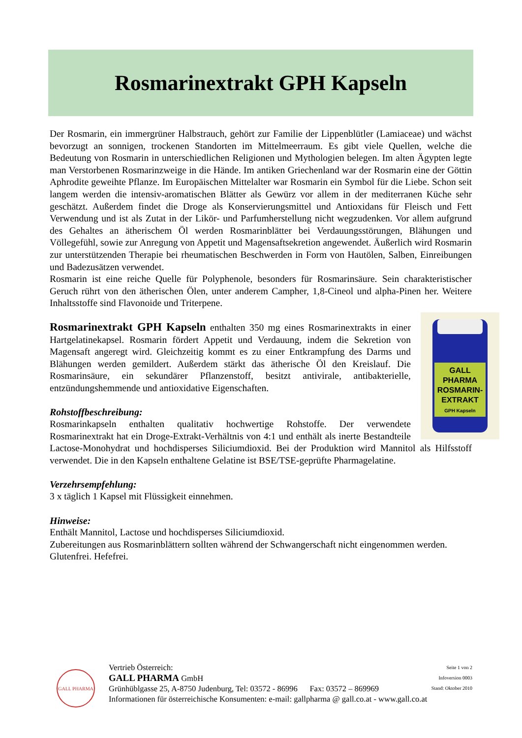Rosmarinextrakt GPH Kapseln
Der Rosmarin, ein immergrüner Halbstrauch, gehört zur Familie der Lippenblütler (Lamiaceae) und wächst bevorzugt an sonnigen, trockenen Standorten im Mittelmeerraum. Es gibt viele Quellen, welche die Bedeutung von Rosmarin in unterschiedlichen Religionen und Mythologien belegen. Im alten Ägypten legte man Verstorbenen Rosmarinzweige in die Hände. Im antiken Griechenland war der Rosmarin eine der Göttin Aphrodite geweihte Pflanze. Im Europäischen Mittelalter war Rosmarin ein Symbol für die Liebe. Schon seit langem werden die intensiv-aromatischen Blätter als Gewürz vor allem in der mediterranen Küche sehr geschätzt. Außerdem findet die Droge als Konservierungsmittel und Antioxidans für Fleisch und Fett Verwendung und ist als Zutat in der Likör- und Parfumherstellung nicht wegzudenken. Vor allem aufgrund des Gehaltes an ätherischem Öl werden Rosmarinblätter bei Verdauungsstörungen, Blähungen und Völlegefühl, sowie zur Anregung von Appetit und Magensaftsekretion angewendet. Äußerlich wird Rosmarin zur unterstützenden Therapie bei rheumatischen Beschwerden in Form von Hautölen, Salben, Einreibungen und Badezusätzen verwendet.
Rosmarin ist eine reiche Quelle für Polyphenole, besonders für Rosmarinsäure. Sein charakteristischer Geruch rührt von den ätherischen Ölen, unter anderem Campher, 1,8-Cineol und alpha-Pinen her. Weitere Inhaltsstoffe sind Flavonoide und Triterpene.
GALL PHARMA
ROSMARIN-
EXTRAKT
GPH Kapseln
Rosmarinextrakt GPH Kapseln enthalten 350 mg eines Rosmarinextrakts in einer Hartgelatinekapsel. Rosmarin fördert Appetit und Verdauung, indem die Sekretion von Magensaft angeregt wird. Gleichzeitig kommt es zu einer Entkrampfung des Darms und Blähungen werden gemildert. Außerdem stärkt das ätherische Öl den Kreislauf. Die Rosmarinsäure, ein sekundärer Pflanzenstoff, besitzt antivirale, antibakterielle, entzündungshemmende und antioxidative Eigenschaften.
Rohstoffbeschreibung:
Rosmarinkapseln enthalten qualitativ hochwertige Rohstoffe. Der verwendete Rosmarinextrakt hat ein Droge-Extrakt-Verhältnis von 4:1 und enthält als inerte Bestandteile Lactose-Monohydrat und hochdisperses Siliciumdioxid. Bei der Produktion wird Mannitol als Hilfsstoff verwendet. Die in den Kapseln enthaltene Gelatine ist BSE/TSE-geprüfte Pharmagelatine.
Verzehrsempfehlung:
3 x täglich 1 Kapsel mit Flüssigkeit einnehmen.
Hinweise:
Enthält Mannitol, Lactose und hochdisperses Siliciumdioxid.
Zubereitungen aus Rosmarinblättern sollten während der Schwangerschaft nicht eingenommen werden.
Glutenfrei. Hefefrei.
GALL PHARMA
Vertrieb Österreich:
GALL PHARMA GmbH
Grünhüblgasse 25, A-8750 Judenburg, Tel: 03572 - 86996 Fax: 03572 – 869969
Informationen für österreichische Konsumenten: e-mail: gallpharma @ gall.co.at - www.gall.co.at
Seite 1 von 2
Infoversion 0003
Stand: Oktober 2010